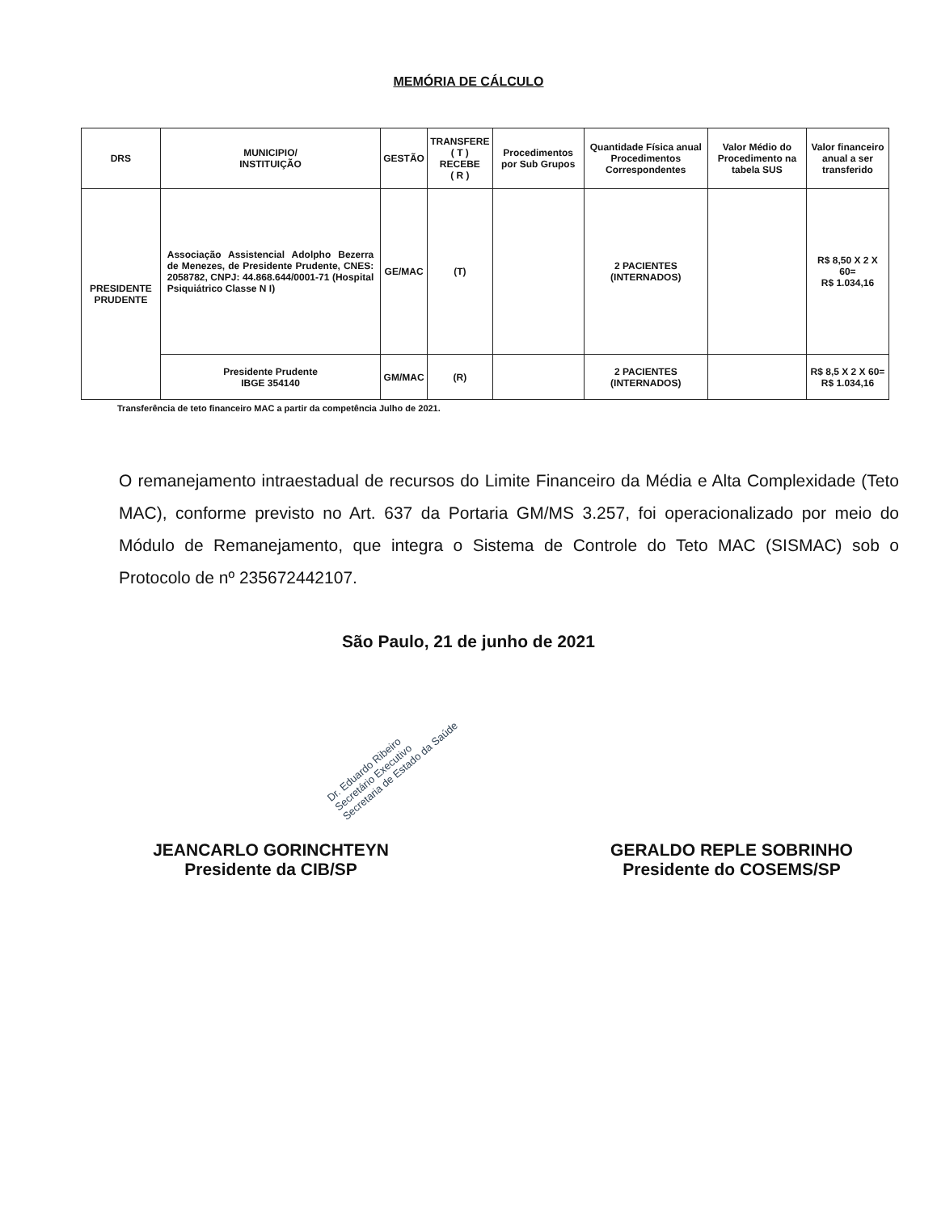MEMÓRIA DE CÁLCULO
| DRS | MUNICIPIO/ INSTITUIÇÃO | GESTÃO | TRANSFERE ( T ) RECEBE ( R ) | Procedimentos por Sub Grupos | Quantidade Física anual Procedimentos Correspondentes | Valor Médio do Procedimento na tabela SUS | Valor financeiro anual a ser transferido |
| --- | --- | --- | --- | --- | --- | --- | --- |
| PRESIDENTE PRUDENTE | Associação Assistencial Adolpho Bezerra de Menezes, de Presidente Prudente, CNES: 2058782, CNPJ: 44.868.644/0001-71 (Hospital Psiquiátrico Classe N I) | GE/MAC | (T) | | 2 PACIENTES (INTERNADOS) | | R$ 8,50 X 2 X 60= R$ 1.034,16 |
| | Presidente Prudente IBGE 354140 | GM/MAC | (R) | | 2 PACIENTES (INTERNADOS) | | R$ 8,5 X 2 X 60= R$ 1.034,16 |
Transferência de teto financeiro MAC a partir da competência Julho de 2021.
O remanejamento intraestadual de recursos do Limite Financeiro da Média e Alta Complexidade (Teto MAC), conforme previsto no Art. 637 da Portaria GM/MS 3.257, foi operacionalizado por meio do Módulo de Remanejamento, que integra o Sistema de Controle do Teto MAC (SISMAC) sob o Protocolo de nº 235672442107.
São Paulo, 21 de junho de 2021
Dr. Eduardo Ribeiro
Secretário Executivo
Secretaria de Estado da Saúde
JEANCARLO GORINCHTEYN
Presidente da CIB/SP
GERALDO REPLE SOBRINHO
Presidente do COSEMS/SP